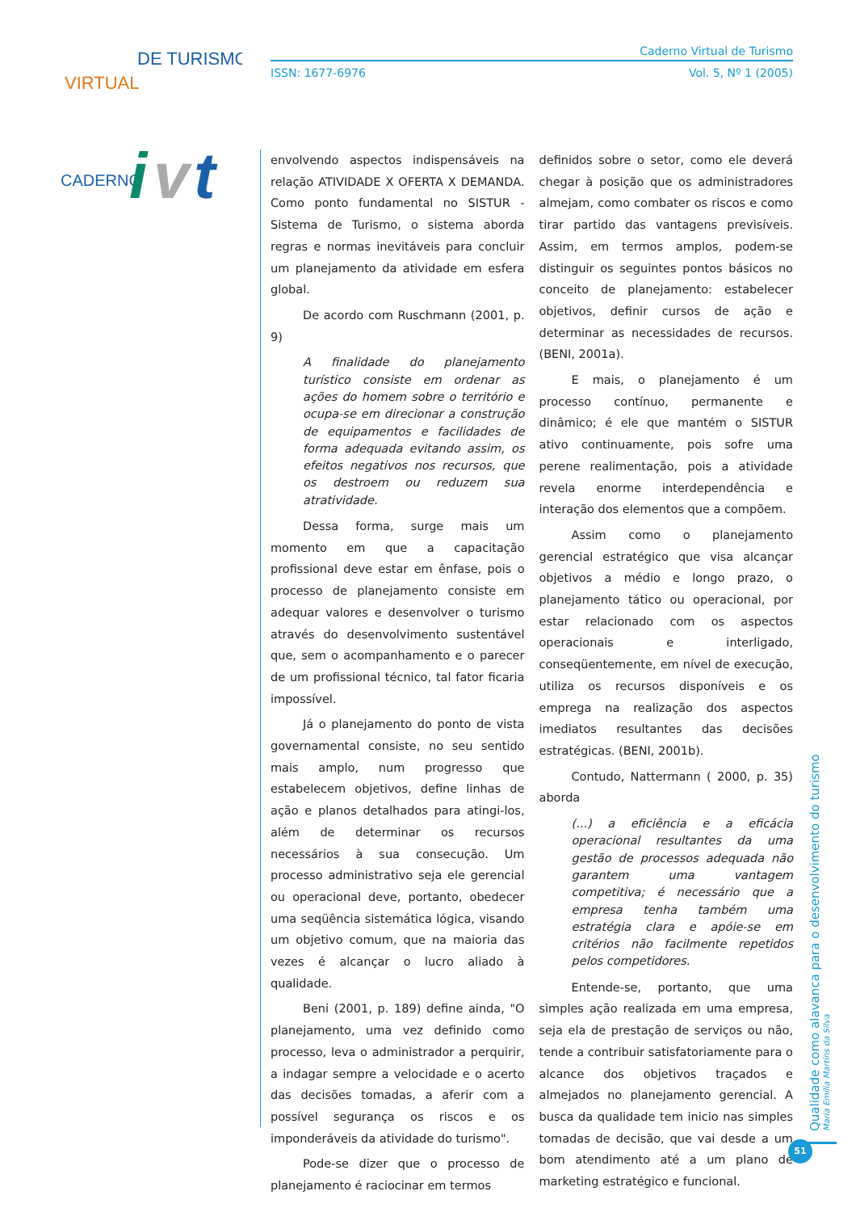VIRTUAL
DE TURISMO
CADERNO
i
v
t
Caderno Virtual de Turismo
ISSN: 1677-6976 Vol. 5, Nº 1 (2005)
envolvendo aspectos indispensáveis na relação ATIVIDADE X OFERTA X DEMANDA. Como ponto fundamental no SISTUR - Sistema de Turismo, o sistema aborda regras e normas inevitáveis para concluir um planejamento da atividade em esfera global.
De acordo com Ruschmann (2001, p. 9)
A finalidade do planejamento turístico consiste em ordenar as ações do homem sobre o território e ocupa-se em direcionar a construção de equipamentos e facilidades de forma adequada evitando assim, os efeitos negativos nos recursos, que os destroem ou reduzem sua atratividade.
Dessa forma, surge mais um momento em que a capacitação profissional deve estar em ênfase, pois o processo de planejamento consiste em adequar valores e desenvolver o turismo através do desenvolvimento sustentável que, sem o acompanhamento e o parecer de um profissional técnico, tal fator ficaria impossível.
Já o planejamento do ponto de vista governamental consiste, no seu sentido mais amplo, num progresso que estabelecem objetivos, define linhas de ação e planos detalhados para atingi-los, além de determinar os recursos necessários à sua consecução. Um processo administrativo seja ele gerencial ou operacional deve, portanto, obedecer uma seqüência sistemática lógica, visando um objetivo comum, que na maioria das vezes é alcançar o lucro aliado à qualidade.
Beni (2001, p. 189) define ainda, "O planejamento, uma vez definido como processo, leva o administrador a perquirir, a indagar sempre a velocidade e o acerto das decisões tomadas, a aferir com a possível segurança os riscos e os imponderáveis da atividade do turismo".
Pode-se dizer que o processo de planejamento é raciocinar em termos
definidos sobre o setor, como ele deverá chegar à posição que os administradores almejam, como combater os riscos e como tirar partido das vantagens previsíveis. Assim, em termos amplos, podem-se distinguir os seguintes pontos básicos no conceito de planejamento: estabelecer objetivos, definir cursos de ação e determinar as necessidades de recursos.(BENI, 2001a).
E mais, o planejamento é um processo contínuo, permanente e dinâmico; é ele que mantém o SISTUR ativo continuamente, pois sofre uma perene realimentação, pois a atividade revela enorme interdependência e interação dos elementos que a compõem.
Assim como o planejamento gerencial estratégico que visa alcançar objetivos a médio e longo prazo, o planejamento tático ou operacional, por estar relacionado com os aspectos operacionais e interligado, conseqüentemente, em nível de execução, utiliza os recursos disponíveis e os emprega na realização dos aspectos imediatos resultantes das decisões estratégicas. (BENI, 2001b).
Contudo, Nattermann ( 2000, p. 35) aborda
(...) a eficiência e a eficácia operacional resultantes da uma gestão de processos adequada não garantem uma vantagem competitiva; é necessário que a empresa tenha também uma estratégia clara e apóie-se em critérios não facilmente repetidos pelos competidores.
Entende-se, portanto, que uma simples ação realizada em uma empresa, seja ela de prestação de serviços ou não, tende a contribuir satisfatoriamente para o alcance dos objetivos traçados e almejados no planejamento gerencial. A busca da qualidade tem inicio nas simples tomadas de decisão, que vai desde a um bom atendimento até a um plano de marketing estratégico e funcional.
Qualidade como alavanca para o desenvolvimento do turismo
Maria Emília Martins da Silva
51